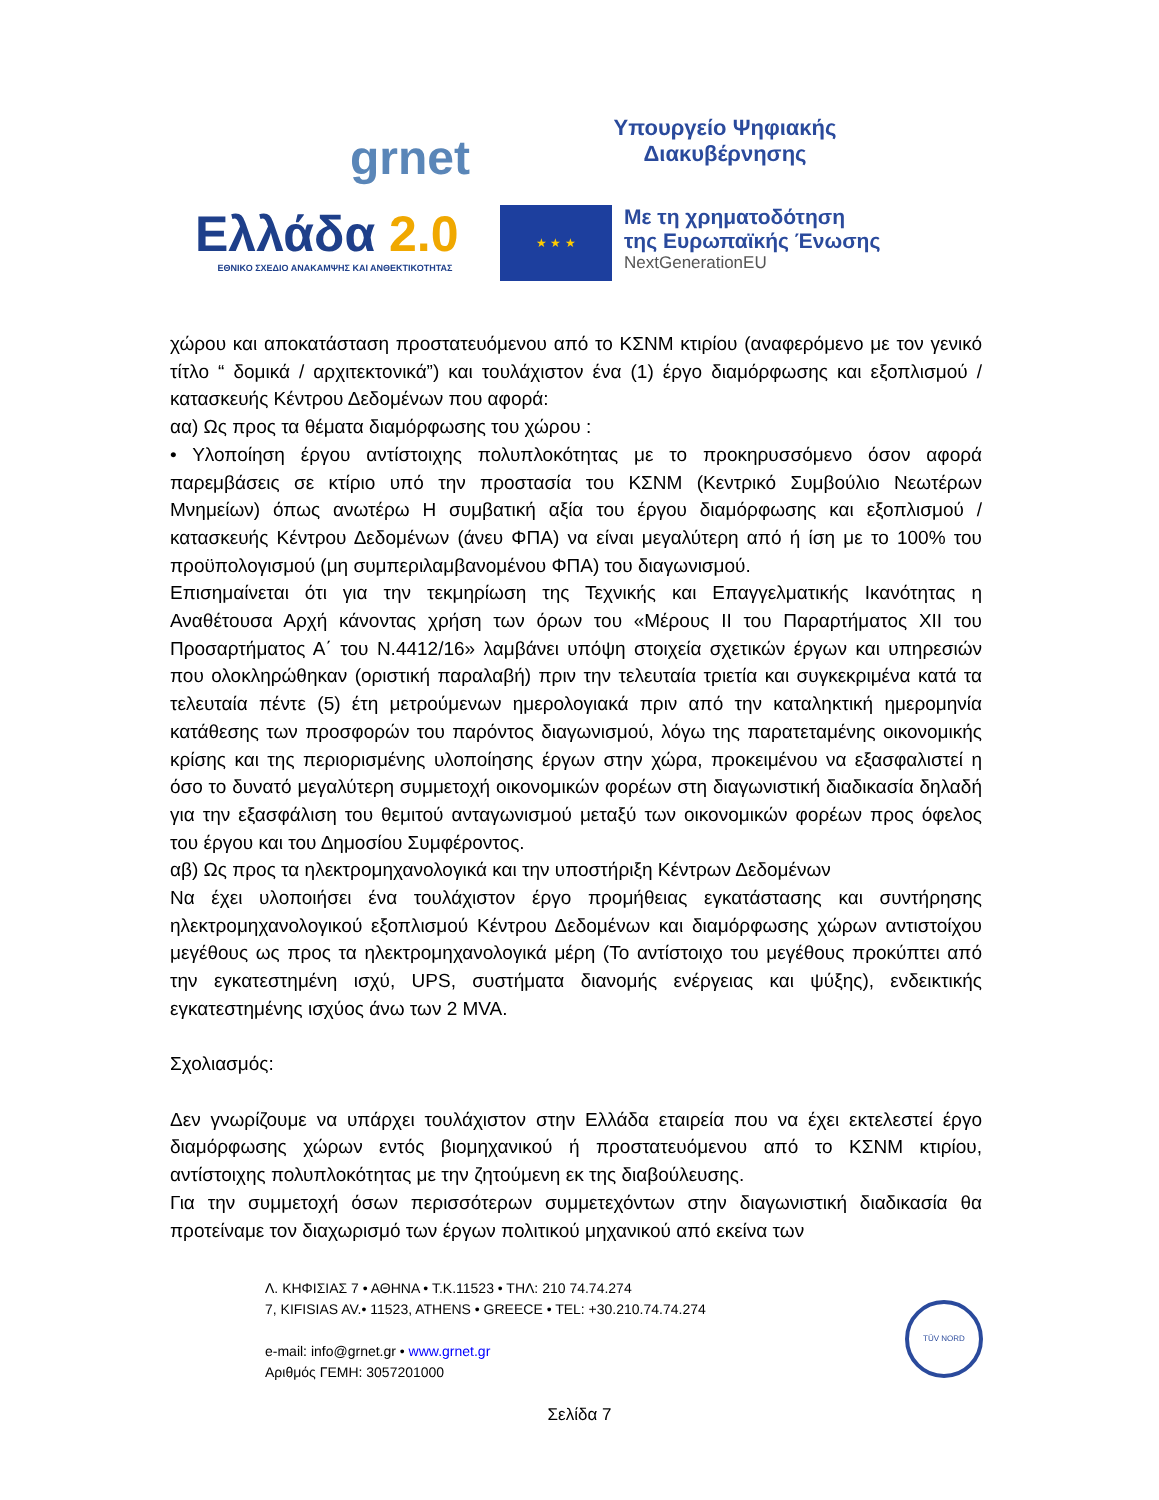grnet
Υπουργείο Ψηφιακής
Διακυβέρνησης
Ελλάδα 2.0
ΕΘΝΙΚΟ ΣΧΕΔΙΟ ΑΝΑΚΑΜΨΗΣ ΚΑΙ ΑΝΘΕΚΤΙΚΟΤΗΤΑΣ
★ ★ ★
Με τη χρηματοδότηση
της Ευρωπαϊκής Ένωσης
NextGenerationEU
χώρου και αποκατάσταση προστατευόμενου από το ΚΣΝΜ κτιρίου (αναφερόμενο με τον γενικό τίτλο “ δομικά / αρχιτεκτονικά”) και τουλάχιστον ένα (1) έργο διαμόρφωσης και εξοπλισμού / κατασκευής Κέντρου Δεδομένων που αφορά:
αα) Ως προς τα θέματα διαμόρφωσης του χώρου :
• Υλοποίηση έργου αντίστοιχης πολυπλοκότητας με το προκηρυσσόμενο όσον αφορά παρεμβάσεις σε κτίριο υπό την προστασία του ΚΣΝΜ (Κεντρικό Συμβούλιο Νεωτέρων Μνημείων) όπως ανωτέρω Η συμβατική αξία του έργου διαμόρφωσης και εξοπλισμού / κατασκευής Κέντρου Δεδομένων (άνευ ΦΠΑ) να είναι μεγαλύτερη από ή ίση με το 100% του προϋπολογισμού (μη συμπεριλαμβανομένου ΦΠΑ) του διαγωνισμού.
Επισημαίνεται ότι για την τεκμηρίωση της Τεχνικής και Επαγγελματικής Ικανότητας η Αναθέτουσα Αρχή κάνοντας χρήση των όρων του «Μέρους ΙΙ του Παραρτήματος ΧΙΙ του Προσαρτήματος Α΄ του Ν.4412/16» λαμβάνει υπόψη στοιχεία σχετικών έργων και υπηρεσιών που ολοκληρώθηκαν (οριστική παραλαβή) πριν την τελευταία τριετία και συγκεκριμένα κατά τα τελευταία πέντε (5) έτη μετρούμενων ημερολογιακά πριν από την καταληκτική ημερομηνία κατάθεσης των προσφορών του παρόντος διαγωνισμού, λόγω της παρατεταμένης οικονομικής κρίσης και της περιορισμένης υλοποίησης έργων στην χώρα, προκειμένου να εξασφαλιστεί η όσο το δυνατό μεγαλύτερη συμμετοχή οικονομικών φορέων στη διαγωνιστική διαδικασία δηλαδή για την εξασφάλιση του θεμιτού ανταγωνισμού μεταξύ των οικονομικών φορέων προς όφελος του έργου και του Δημοσίου Συμφέροντος.
αβ) Ως προς τα ηλεκτρομηχανολογικά και την υποστήριξη Κέντρων Δεδομένων
Να έχει υλοποιήσει ένα τουλάχιστον έργο προμήθειας εγκατάστασης και συντήρησης ηλεκτρομηχανολογικού εξοπλισμού Κέντρου Δεδομένων και διαμόρφωσης χώρων αντιστοίχου μεγέθους ως προς τα ηλεκτρομηχανολογικά μέρη (Το αντίστοιχο του μεγέθους προκύπτει από την εγκατεστημένη ισχύ, UPS, συστήματα διανομής ενέργειας και ψύξης), ενδεικτικής εγκατεστημένης ισχύος άνω των 2 MVA.
Σχολιασμός:
Δεν γνωρίζουμε να υπάρχει τουλάχιστον στην Ελλάδα εταιρεία που να έχει εκτελεστεί έργο διαμόρφωσης χώρων εντός βιομηχανικού ή προστατευόμενου από το ΚΣΝΜ κτιρίου, αντίστοιχης πολυπλοκότητας με την ζητούμενη εκ της διαβούλευσης.
Για την συμμετοχή όσων περισσότερων συμμετεχόντων στην διαγωνιστική διαδικασία θα προτείναμε τον διαχωρισμό των έργων πολιτικού μηχανικού από εκείνα των
Λ. ΚΗΦΙΣΙΑΣ 7 • ΑΘΗΝΑ • Τ.Κ.11523 • ΤΗΛ: 210 74.74.274
7, KIFISIAS AV.• 11523, ATHENS • GREECE • TEL: +30.210.74.74.274
e-mail: info@grnet.gr • www.grnet.gr
Αριθμός ΓΕΜΗ: 3057201000
TÜV NORD
Σελίδα 7